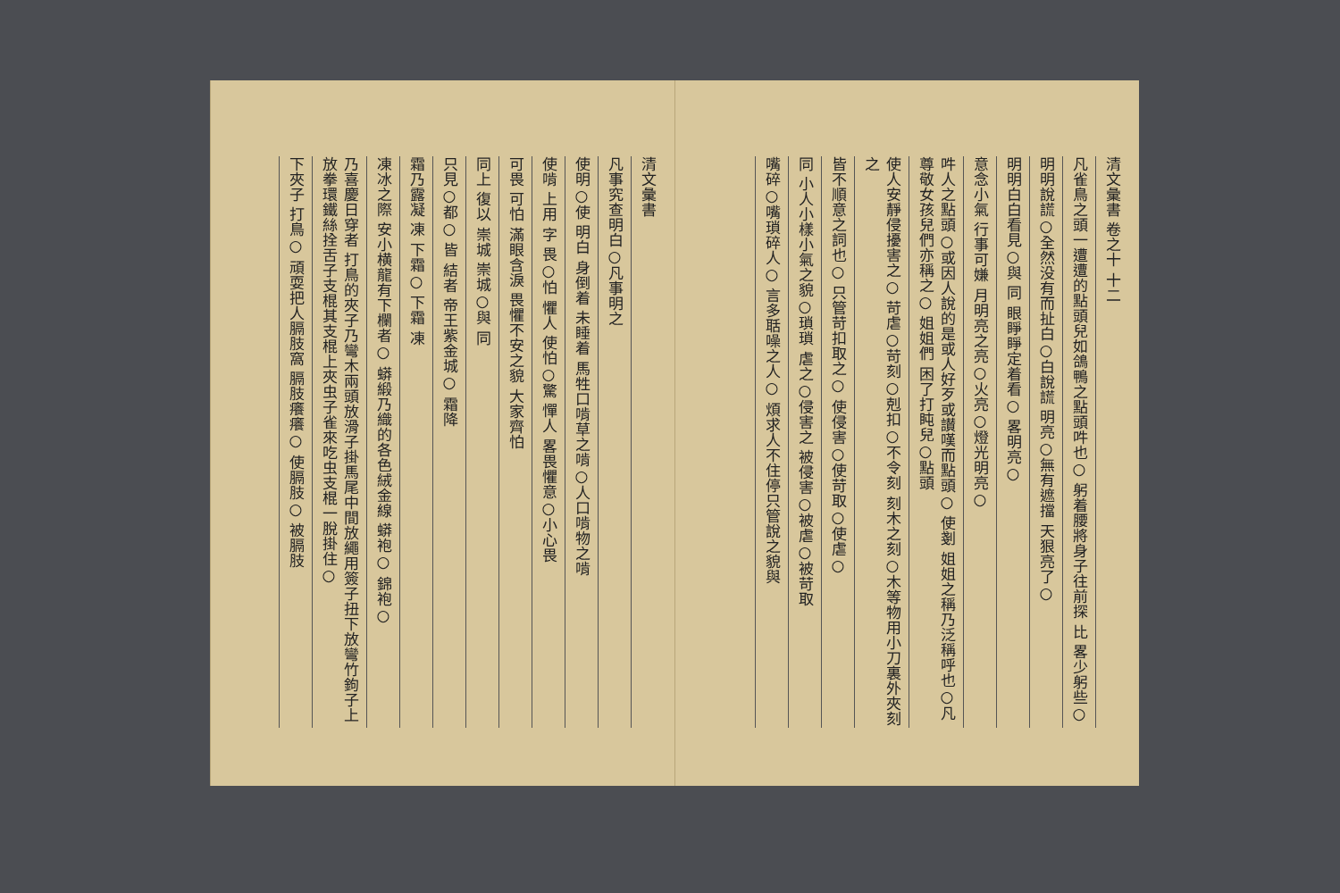清文彙書
凡事究查明白○凡事明之
使明○使 明白 身倒着 未睡着 馬牲口啃草之啃○人口啃物之啃
使啃 上用 字 畏○怕 懼人 使怕○驚 憚人 畧畏懼意○小心畏
可畏 可怕 滿眼含淚 畏懼不安之貌 大家齊怕
同上 復以 崇城 崇城○與 同
只見○都○ 皆 結者 帝王紫金城○ 霜降
霜乃露凝 凍 下霜○ 下霜 凍
凍冰之際 安小横龍有下欄者○ 蟒緞乃織的各色絨金線 蟒袍○ 錦袍○
乃喜慶日穿者 打鳥的夾子乃彎木兩頭放滑子掛馬尾中間放繩用簽子扭下放彎竹鉤子上放拳環鐵絲拴舌子支棍其支棍上夾虫子雀來吃虫支棍一脫掛住○
下夾子 打鳥○ 頑耍把人膈肢窩 膈肢癢癢○ 使膈肢○ 被膈肢
清文彙書 卷之十 十二
凡雀鳥之頭一遭遭的點頭兒如鴿鴨之點頭吽也○ 躬着腰將身子往前探 比 畧少躬些○
明明說謊○全然没有而扯白○白說謊 明亮○無有遮擋 天狠亮了○
明明白白看見○與 同 眼睜睜定着看○ 畧明亮○
意念小氣 行事可嫌 月明亮之亮○火亮○燈光明亮○
吽人之點頭○或因人說的是或人好歹或讃嘆而點頭○ 使剗 姐姐之稱乃泛稱呼也○凡尊敬女孩兒們亦稱之○ 姐姐們 困了打盹兒○點頭
使人安靜侵擾害之○ 苛虐○苛刻○剋扣○不令刻 刻木之刻○木等物用小刀裏外夾刻之
皆不順意之詞也○ 只管苛扣取之○ 使侵害○使苛取○使虐○
同 小人小樣小氣之貌○瑣瑣 虐之○侵害之 被侵害○被虐○被苛取
嘴碎○嘴瑣碎人○ 言多聒噪之人○ 煩求人不住停只管說之貌與